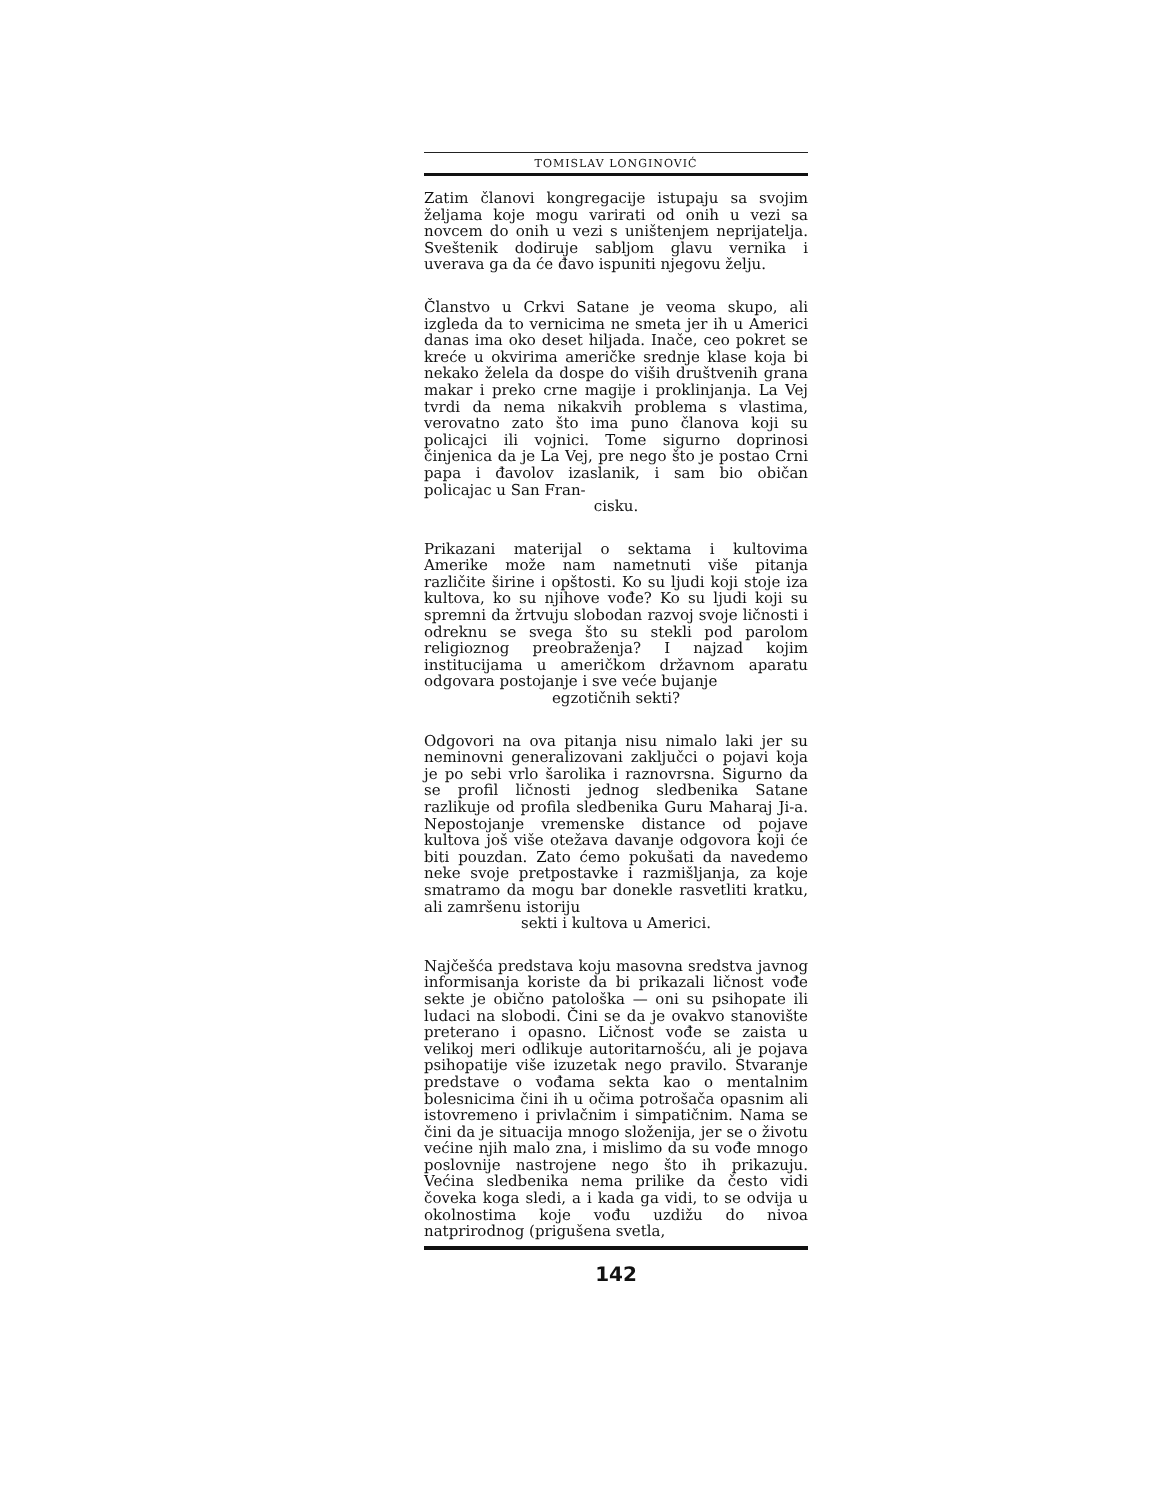TOMISLAV LONGINOVIĆ
Zatim članovi kongregacije istupaju sa svojim željama koje mogu varirati od onih u vezi sa novcem do onih u vezi s uništenjem neprijatelja. Sveštenik dodiruje sabljom glavu vernika i uverava ga da će đavo ispuniti njegovu želju.
Članstvo u Crkvi Satane je veoma skupo, ali izgleda da to vernicima ne smeta jer ih u Americi danas ima oko deset hiljada. Inače, ceo pokret se kreće u okvirima američke srednje klase koja bi nekako želela da dospe do viših društvenih grana makar i preko crne magije i proklinjanja. La Vej tvrdi da nema nikakvih problema s vlastima, verovatno zato što ima puno članova koji su policajci ili vojnici. Tome sigurno doprinosi činjenica da je La Vej, pre nego što je postao Crni papa i đavolov izaslanik, i sam bio običan policajac u San Fran-
cisku.
Prikazani materijal o sektama i kultovima Amerike može nam nametnuti više pitanja različite širine i opštosti. Ko su ljudi koji stoje iza kultova, ko su njihove vođe? Ko su ljudi koji su spremni da žrtvuju slobodan razvoj svoje ličnosti i odreknu se svega što su stekli pod parolom religioznog preobraženja? I najzad kojim institucijama u američkom državnom aparatu odgovara postojanje i sve veće bujanje
egzotičnih sekti?
Odgovori na ova pitanja nisu nimalo laki jer su neminovni generalizovani zaključci o pojavi koja je po sebi vrlo šarolika i raznovrsna. Sigurno da se profil ličnosti jednog sledbenika Satane razlikuje od profila sledbenika Guru Maharaj Ji-a. Nepostojanje vremenske distance od pojave kultova još više otežava davanje odgovora koji će biti pouzdan. Zato ćemo pokušati da navedemo neke svoje pretpostavke i razmišljanja, za koje smatramo da mogu bar donekle rasvetliti kratku, ali zamršenu istoriju
sekti i kultova u Americi.
Najčešća predstava koju masovna sredstva javnog informisanja koriste da bi prikazali ličnost vođe sekte je obično patološka — oni su psihopate ili ludaci na slobodi. Čini se da je ovakvo stanovište preterano i opasno. Ličnost vođe se zaista u velikoj meri odlikuje autoritarnošću, ali je pojava psihopatije više izuzetak nego pravilo. Stvaranje predstave o vođama sekta kao o mentalnim bolesnicima čini ih u očima potrošača opasnim ali istovremeno i privlačnim i simpatičnim. Nama se čini da je situacija mnogo složenija, jer se o životu većine njih malo zna, i mislimo da su vođe mnogo poslovnije nastrojene nego što ih prikazuju. Većina sledbenika nema prilike da često vidi čoveka koga sledi, a i kada ga vidi, to se odvija u okolnostima koje vođu uzdižu do nivoa natprirodnog (prigušena svetla,
142